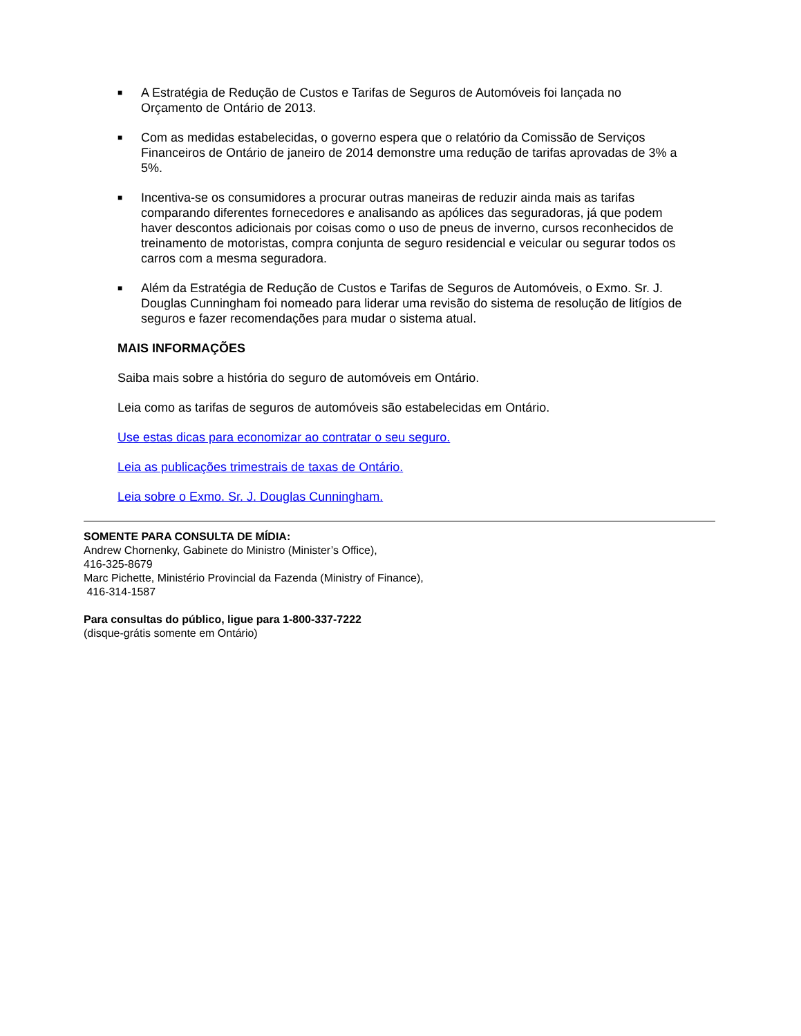■ A Estratégia de Redução de Custos e Tarifas de Seguros de Automóveis foi lançada no Orçamento de Ontário de 2013.
■ Com as medidas estabelecidas, o governo espera que o relatório da Comissão de Serviços Financeiros de Ontário de janeiro de 2014 demonstre uma redução de tarifas aprovadas de 3% a 5%.
■ Incentiva-se os consumidores a procurar outras maneiras de reduzir ainda mais as tarifas comparando diferentes fornecedores e analisando as apólices das seguradoras, já que podem haver descontos adicionais por coisas como o uso de pneus de inverno, cursos reconhecidos de treinamento de motoristas, compra conjunta de seguro residencial e veicular ou segurar todos os carros com a mesma seguradora.
■ Além da Estratégia de Redução de Custos e Tarifas de Seguros de Automóveis, o Exmo. Sr. J. Douglas Cunningham foi nomeado para liderar uma revisão do sistema de resolução de litígios de seguros e fazer recomendações para mudar o sistema atual.
MAIS INFORMAÇÕES
Saiba mais sobre a história do seguro de automóveis em Ontário.
Leia como as tarifas de seguros de automóveis são estabelecidas em Ontário.
Use estas dicas para economizar ao contratar o seu seguro.
Leia as publicações trimestrais de taxas de Ontário.
Leia sobre o Exmo. Sr. J. Douglas Cunningham.
SOMENTE PARA CONSULTA DE MÍDIA:
Andrew Chornenky, Gabinete do Ministro (Minister’s Office),
416-325-8679
Marc Pichette, Ministério Provincial da Fazenda (Ministry of Finance),
416-314-1587
Para consultas do público, ligue para 1-800-337-7222
(disque-grátis somente em Ontário)